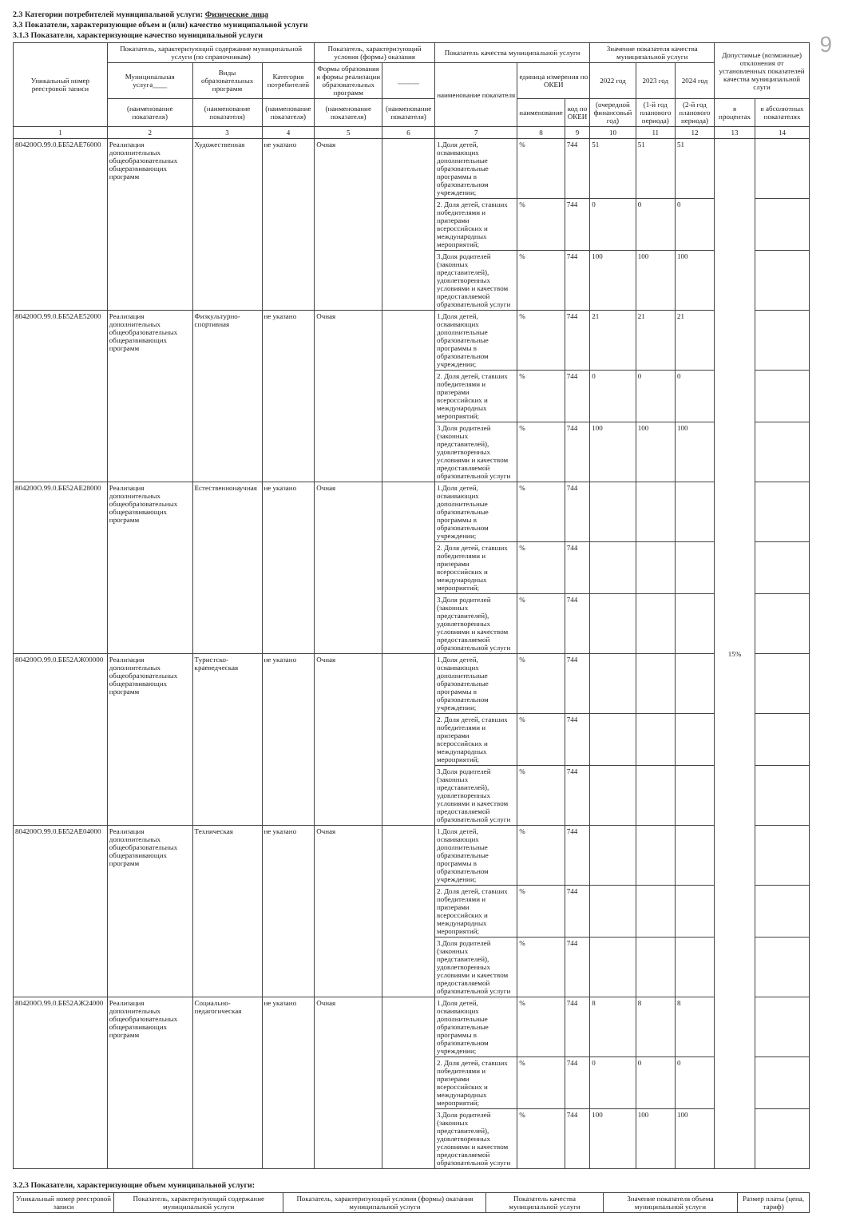9
2.3 Категории потребителей муниципальной услуги: Физические лица
3.3 Показатели, характеризующие объем и (или) качество муниципальной услуги
3.1.3 Показатели, характеризующие качество муниципальной услуги
| Уникальный номер реестровой записи | Показатель, характеризующий содержание муниципальной услуги (по справочникам) | | | Показатель, характеризующий условия (формы) оказания | | Показатель качества муниципальной услуги | | | Значение показателя качества муниципальной услуги | | | Допустимые (возможные) отклонения от установленных показателей качества муниципальной слуги | |
| --- | --- | --- | --- | --- | --- | --- | --- | --- | --- | --- | --- | --- | --- |
| | Муниципальная услуга____ | Виды образовательных программ | Категория потребителей | Формы образования и формы реализации образовательных программ | ______ | наименование показателя | единица измерения по ОКЕИ | | 2022 год | 2023 год | 2024 год | | |
| | (наименование показателя) | (наименование показателя) | (наименование показателя) | (наименование показателя) | (наименование показателя) | | наименование | код по ОКЕИ | (очередной финансовый год) | (1-й год планового периода) | (2-й год планового периода) | в процентах | в абсолютных показателях |
| 1 | 2 | 3 | 4 | 5 | 6 | 7 | 8 | 9 | 10 | 11 | 12 | 13 | 14 |
| 804200О.99.0.ББ52АЕ76000 | Реализация дополнительных общеобразовательных общеразвивающих программ | Художественная | не указано | Очная | | 1.Доля детей, осваивающих дополнительные образовательные программы в образовательном учреждении; | % | 744 | 51 | 51 | 51 | 15% | |
| | | | | | | 2. Доля детей, ставших победителями и призерами всероссийских и международных мероприятий; | % | 744 | 0 | 0 | 0 | | |
| | | | | | | 3.Доля родителей (законных представителей), удовлетворенных условиями и качеством предоставляемой образовательной услуги | % | 744 | 100 | 100 | 100 | | |
| 804200О.99.0.ББ52АЕ52000 | Реализация дополнительных общеобразовательных общеразвивающих программ | Физкультурно-спортивная | не указано | Очная | | 1.Доля детей, осваивающих дополнительные образовательные программы в образовательном учреждении; | % | 744 | 21 | 21 | 21 | | |
| | | | | | | 2. Доля детей, ставших победителями и призерами всероссийских и международных мероприятий; | % | 744 | 0 | 0 | 0 | | |
| | | | | | | 3.Доля родителей (законных представителей), удовлетворенных условиями и качеством предоставляемой образовательной услуги | % | 744 | 100 | 100 | 100 | | |
| 804200О.99.0.ББ52АЕ28000 | Реализация дополнительных общеобразовательных общеразвивающих программ | Естественнонаучная | не указано | Очная | | 1.Доля детей, осваивающих дополнительные образовательные программы в образовательном учреждении; | % | 744 | | | | | |
| | | | | | | 2. Доля детей, ставших победителями и призерами всероссийских и международных мероприятий; | % | 744 | | | | | |
| | | | | | | 3.Доля родителей (законных представителей), удовлетворенных условиями и качеством предоставляемой образовательной услуги | % | 744 | | | | | |
| 804200О.99.0.ББ52АЖ00000 | Реализация дополнительных общеобразовательных общеразвивающих программ | Туристско-краеведческая | не указано | Очная | | 1.Доля детей, осваивающих дополнительные образовательные программы в образовательном учреждении; | % | 744 | | | | | |
| | | | | | | 2. Доля детей, ставших победителями и призерами всероссийских и международных мероприятий; | % | 744 | | | | | |
| | | | | | | 3.Доля родителей (законных представителей), удовлетворенных условиями и качеством предоставляемой образовательной услуги | % | 744 | | | | | |
| 804200О.99.0.ББ52АЕ04000 | Реализация дополнительных общеобразовательных общеразвивающих программ | Техническая | не указано | Очная | | 1.Доля детей, осваивающих дополнительные образовательные программы в образовательном учреждении; | % | 744 | | | | | |
| | | | | | | 2. Доля детей, ставших победителями и призерами всероссийских и международных мероприятий; | % | 744 | | | | | |
| | | | | | | 3.Доля родителей (законных представителей), удовлетворенных условиями и качеством предоставляемой образовательной услуги | % | 744 | | | | | |
| 804200О.99.0.ББ52АЖ24000 | Реализация дополнительных общеобразовательных общеразвивающих программ | Социально-педагогическая | не указано | Очная | | 1.Доля детей, осваивающих дополнительные образовательные программы в образовательном учреждении; | % | 744 | 8 | 8 | 8 | | |
| | | | | | | 2. Доля детей, ставших победителями и призерами всероссийских и международных мероприятий; | % | 744 | 0 | 0 | 0 | | |
| | | | | | | 3.Доля родителей (законных представителей), удовлетворенных условиями и качеством предоставляемой образовательной услуги | % | 744 | 100 | 100 | 100 | | |
3.2.3 Показатели, характеризующие объем муниципальной услуги:
| Уникальный номер реестровой записи | Показатель, характеризующий содержание муниципальной услуги | Показатель, характеризующий условия (формы) оказания муниципальной услуги | Показатель качества муниципальной услуги | Значение показателя объема муниципальной услуги | Размер платы (цена, тариф) |
| --- | --- | --- | --- | --- | --- |